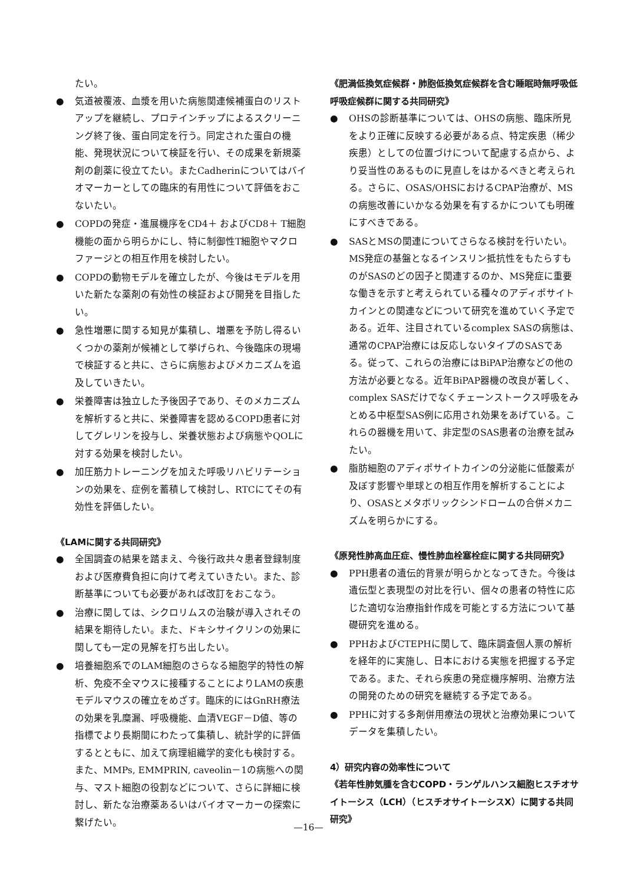たい。
● 気道被覆液、血漿を用いた病態関連候補蛋白のリストアップを継続し、プロテインチップによるスクリーニング終了後、蛋白同定を行う。同定された蛋白の機能、発現状況について検証を行い、その成果を新規薬剤の創薬に役立てたい。またCadherinについてはバイオマーカーとしての臨床的有用性について評価をおこないたい。
● COPDの発症・進展機序をCD4＋ およびCD8＋ T細胞機能の面から明らかにし、特に制御性T細胞やマクロファージとの相互作用を検討したい。
● COPDの動物モデルを確立したが、今後はモデルを用いた新たな薬剤の有効性の検証および開発を目指したい。
● 急性増悪に関する知見が集積し、増悪を予防し得るいくつかの薬剤が候補として挙げられ、今後臨床の現場で検証すると共に、さらに病態およびメカニズムを追及していきたい。
● 栄養障害は独立した予後因子であり、そのメカニズムを解析すると共に、栄養障害を認めるCOPD患者に対してグレリンを投与し、栄養状態および病態やQOLに対する効果を検討したい。
● 加圧筋力トレーニングを加えた呼吸リハビリテーションの効果を、症例を蓄積して検討し、RTCにてその有効性を評価したい。
《LAMに関する共同研究》
● 全国調査の結果を踏まえ、今後行政共々患者登録制度および医療費負担に向けて考えていきたい。また、診断基準についても必要があれば改訂をおこなう。
● 治療に関しては、シクロリムスの治験が導入されその結果を期待したい。また、ドキシサイクリンの効果に関しても一定の見解を打ち出したい。
● 培養細胞系でのLAM細胞のさらなる細胞学的特性の解析、免疫不全マウスに接種することによりLAMの疾患モデルマウスの確立をめざす。臨床的にはGnRH療法の効果を乳糜漏、呼吸機能、血清VEGF－D値、等の指標でより長期間にわたって集積し、統計学的に評価するとともに、加えて病理組織学的変化も検討する。また、MMPs, EMMPRIN, caveolin－1の病態への関与、マスト細胞の役割などについて、さらに詳細に検討し、新たな治療薬あるいはバイオマーカーの探索に繋げたい。
《肥満低換気症候群・肺胞低換気症候群を含む睡眠時無呼吸低呼吸症候群に関する共同研究》
● OHSの診断基準については、OHSの病態、臨床所見をより正確に反映する必要がある点、特定疾患（稀少疾患）としての位置づけについて配慮する点から、より妥当性のあるものに見直しをはかるべきと考えられる。さらに、OSAS/OHSにおけるCPAP治療が、MSの病態改善にいかなる効果を有するかについても明確にすべきである。
● SASとMSの関連についてさらなる検討を行いたい。MS発症の基盤となるインスリン抵抗性をもたらすものがSASのどの因子と関連するのか、MS発症に重要な働きを示すと考えられている種々のアディポサイトカインとの関連などについて研究を進めていく予定である。近年、注目されているcomplex SASの病態は、通常のCPAP治療には反応しないタイプのSASである。従って、これらの治療にはBiPAP治療などの他の方法が必要となる。近年BiPAP器機の改良が著しく、complex SASだけでなくチェーンストークス呼吸をみとめる中枢型SAS例に応用され効果をあげている。これらの器機を用いて、非定型のSAS患者の治療を試みたい。
● 脂肪細胞のアディポサイトカインの分泌能に低酸素が及ぼす影響や単球との相互作用を解析することにより、OSASとメタボリックシンドロームの合併メカニズムを明らかにする。
《原発性肺高血圧症、慢性肺血栓塞栓症に関する共同研究》
● PPH患者の遺伝的背景が明らかとなってきた。今後は遺伝型と表現型の対比を行い、個々の患者の特性に応じた適切な治療指針作成を可能とする方法について基礎研究を進める。
● PPHおよびCTEPHに関して、臨床調査個人票の解析を経年的に実施し、日本における実態を把握する予定である。また、それら疾患の発症機序解明、治療方法の開発のための研究を継続する予定である。
● PPHに対する多剤併用療法の現状と治療効果についてデータを集積したい。
4）研究内容の効率性について
《若年性肺気腫を含むCOPD・ランゲルハンス細胞ヒスチオサイトーシス（LCH）（ヒスチオサイトーシスX）に関する共同研究》
—16—